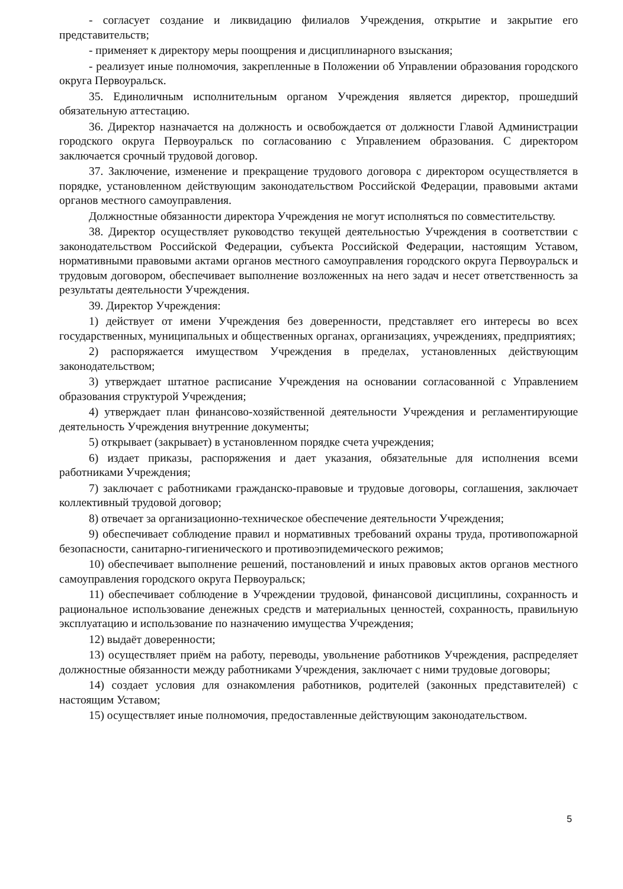- согласует создание и ликвидацию филиалов Учреждения, открытие и закрытие его представительств;
- применяет к директору меры поощрения и дисциплинарного взыскания;
- реализует иные полномочия, закрепленные в Положении об Управлении образования городского округа Первоуральск.
35. Единоличным исполнительным органом Учреждения является директор, прошедший обязательную аттестацию.
36. Директор назначается на должность и освобождается от должности Главой Администрации городского округа Первоуральск по согласованию с Управлением образования. С директором заключается срочный трудовой договор.
37. Заключение, изменение и прекращение трудового договора с директором осуществляется в порядке, установленном действующим законодательством Российской Федерации, правовыми актами органов местного самоуправления.
Должностные обязанности директора Учреждения не могут исполняться по совместительству.
38. Директор осуществляет руководство текущей деятельностью Учреждения в соответствии с законодательством Российской Федерации, субъекта Российской Федерации, настоящим Уставом, нормативными правовыми актами органов местного самоуправления городского округа Первоуральск и трудовым договором, обеспечивает выполнение возложенных на него задач и несет ответственность за результаты деятельности Учреждения.
39. Директор Учреждения:
1) действует от имени Учреждения без доверенности, представляет его интересы во всех государственных, муниципальных и общественных органах, организациях, учреждениях, предприятиях;
2) распоряжается имуществом Учреждения в пределах, установленных действующим законодательством;
3) утверждает штатное расписание Учреждения на основании согласованной с Управлением образования структурой Учреждения;
4) утверждает план финансово-хозяйственной деятельности Учреждения и регламентирующие деятельность Учреждения внутренние документы;
5) открывает (закрывает) в установленном порядке счета учреждения;
6) издает приказы, распоряжения и дает указания, обязательные для исполнения всеми работниками Учреждения;
7) заключает с работниками гражданско-правовые и трудовые договоры, соглашения, заключает коллективный трудовой договор;
8) отвечает за организационно-техническое обеспечение деятельности Учреждения;
9) обеспечивает соблюдение правил и нормативных требований охраны труда, противопожарной безопасности, санитарно-гигиенического и противоэпидемического режимов;
10) обеспечивает выполнение решений, постановлений и иных правовых актов органов местного самоуправления городского округа Первоуральск;
11) обеспечивает соблюдение в Учреждении трудовой, финансовой дисциплины, сохранность и рациональное использование денежных средств и материальных ценностей, сохранность, правильную эксплуатацию и использование по назначению имущества Учреждения;
12) выдаёт доверенности;
13) осуществляет приём на работу, переводы, увольнение работников Учреждения, распределяет должностные обязанности между работниками Учреждения, заключает с ними трудовые договоры;
14) создает условия для ознакомления работников, родителей (законных представителей) с настоящим Уставом;
15) осуществляет иные полномочия, предоставленные действующим законодательством.
5